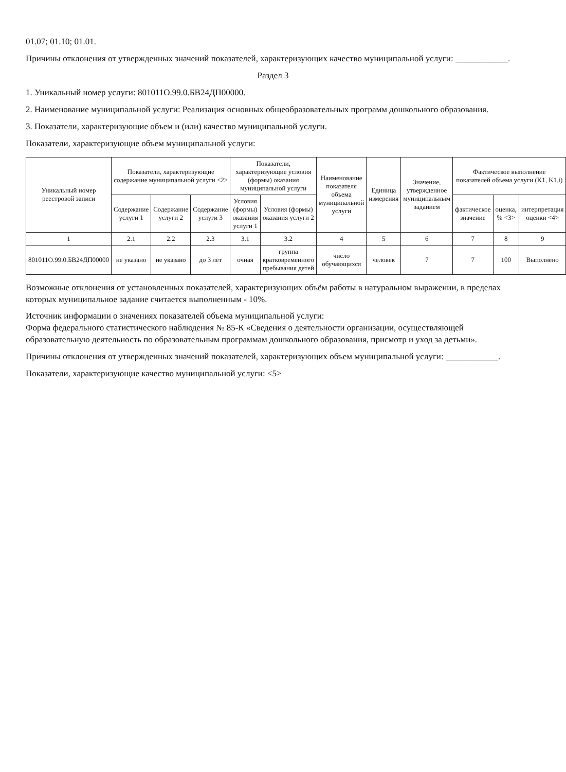01.07; 01.10; 01.01.
Причины отклонения от утвержденных значений показателей, характеризующих качество муниципальной услуги: ____________.
Раздел 3
1. Уникальный номер услуги: 801011О.99.0.БВ24ДП00000.
2. Наименование муниципальной услуги: Реализация основных общеобразовательных программ дошкольного образования.
3. Показатели, характеризующие объем и (или) качество муниципальной услуги.
Показатели, характеризующие объем муниципальной услуги:
| Уникальный номер реестровой записи | Показатели, характеризующие содержание муниципальной услуги <2> | | | Показатели, характеризующие условия (формы) оказания муниципальной услуги | | Наименование показателя объема муниципальной услуги | Единица измерения | Значение, утвержденное муниципальным заданием | Фактическое выполнение показателей объема услуги (K1, K1.i) | | |
| --- | --- | --- | --- | --- | --- | --- | --- | --- | --- | --- | --- |
| | Содержание услуги 1 | Содержание услуги 2 | Содержание услуги 3 | Условия (формы) оказания услуги 1 | Условия (формы) оказания услуги 2 | | | | фактическое значение | оценка, % <3> | интерпретация оценки <4> |
| 1 | 2.1 | 2.2 | 2.3 | 3.1 | 3.2 | 4 | 5 | 6 | 7 | 8 | 9 |
| 801011О.99.0.БВ24ДП00000 | не указано | не указано | до 3 лет | очная | группа кратковременного пребывания детей | число обучающихся | человек | 7 | 7 | 100 | Выполнено |
Возможные отклонения от установленных показателей, характеризующих объём работы в натуральном выражении, в пределах которых муниципальное задание считается выполненным - 10%.
Источник информации о значениях показателей объема муниципальной услуги:
Форма федерального статистического наблюдения № 85-К «Сведения о деятельности организации, осуществляющей образовательную деятельность по образовательным программам дошкольного образования, присмотр и уход за детьми».
Причины отклонения от утвержденных значений показателей, характеризующих объем муниципальной услуги: ____________.
Показатели, характеризующие качество муниципальной услуги: <5>